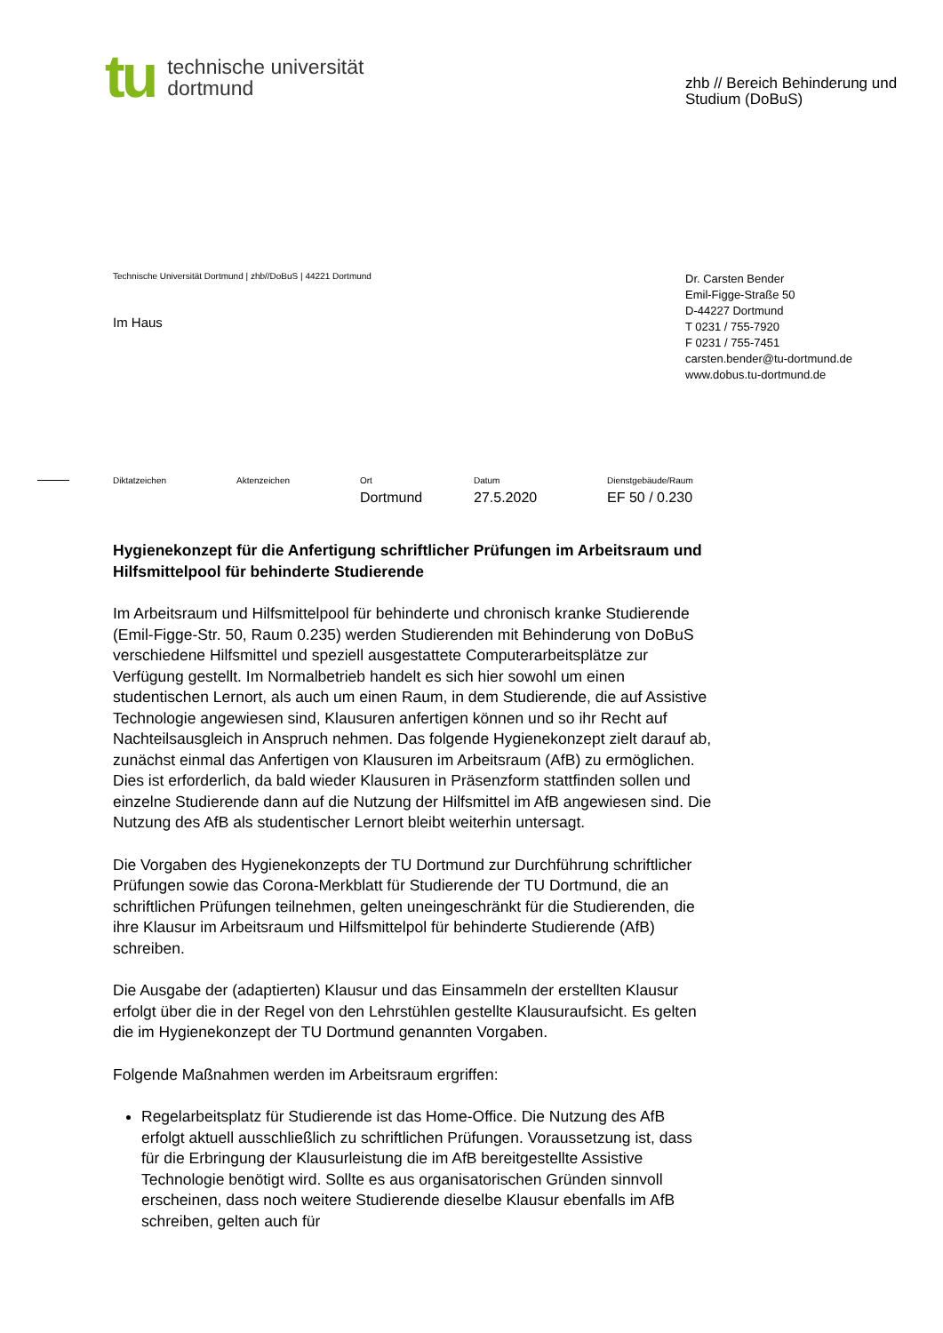tu
technische universität
dortmund
zhb // Bereich Behinderung und Studium (DoBuS)
Technische Universität Dortmund | zhb//DoBuS | 44221 Dortmund
Im Haus
Dr. Carsten Bender
Emil-Figge-Straße 50
D-44227 Dortmund
T 0231 / 755-7920
F 0231 / 755-7451
carsten.bender@tu-dortmund.de
www.dobus.tu-dortmund.de
Diktatzeichen Aktenzeichen Ort
Dortmund
Datum
27.5.2020
Dienstgebäude/Raum
EF 50 / 0.230
Hygienekonzept für die Anfertigung schriftlicher Prüfungen im Arbeitsraum und Hilfsmittelpool für behinderte Studierende
Im Arbeitsraum und Hilfsmittelpool für behinderte und chronisch kranke Studierende (Emil-Figge-Str. 50, Raum 0.235) werden Studierenden mit Behinderung von DoBuS verschiedene Hilfsmittel und speziell ausgestattete Computerarbeitsplätze zur Verfügung gestellt. Im Normalbetrieb handelt es sich hier sowohl um einen studentischen Lernort, als auch um einen Raum, in dem Studierende, die auf Assistive Technologie angewiesen sind, Klausuren anfertigen können und so ihr Recht auf Nachteilsausgleich in Anspruch nehmen. Das folgende Hygienekonzept zielt darauf ab, zunächst einmal das Anfertigen von Klausuren im Arbeitsraum (AfB) zu ermöglichen. Dies ist erforderlich, da bald wieder Klausuren in Präsenzform stattfinden sollen und einzelne Studierende dann auf die Nutzung der Hilfsmittel im AfB angewiesen sind. Die Nutzung des AfB als studentischer Lernort bleibt weiterhin untersagt.
Die Vorgaben des Hygienekonzepts der TU Dortmund zur Durchführung schriftlicher Prüfungen sowie das Corona-Merkblatt für Studierende der TU Dortmund, die an schriftlichen Prüfungen teilnehmen, gelten uneingeschränkt für die Studierenden, die ihre Klausur im Arbeitsraum und Hilfsmittelpol für behinderte Studierende (AfB) schreiben.
Die Ausgabe der (adaptierten) Klausur und das Einsammeln der erstellten Klausur erfolgt über die in der Regel von den Lehrstühlen gestellte Klausuraufsicht. Es gelten die im Hygienekonzept der TU Dortmund genannten Vorgaben.
Folgende Maßnahmen werden im Arbeitsraum ergriffen:
Regelarbeitsplatz für Studierende ist das Home-Office. Die Nutzung des AfB erfolgt aktuell ausschließlich zu schriftlichen Prüfungen. Voraussetzung ist, dass für die Erbringung der Klausurleistung die im AfB bereitgestellte Assistive Technologie benötigt wird. Sollte es aus organisatorischen Gründen sinnvoll erscheinen, dass noch weitere Studierende dieselbe Klausur ebenfalls im AfB schreiben, gelten auch für